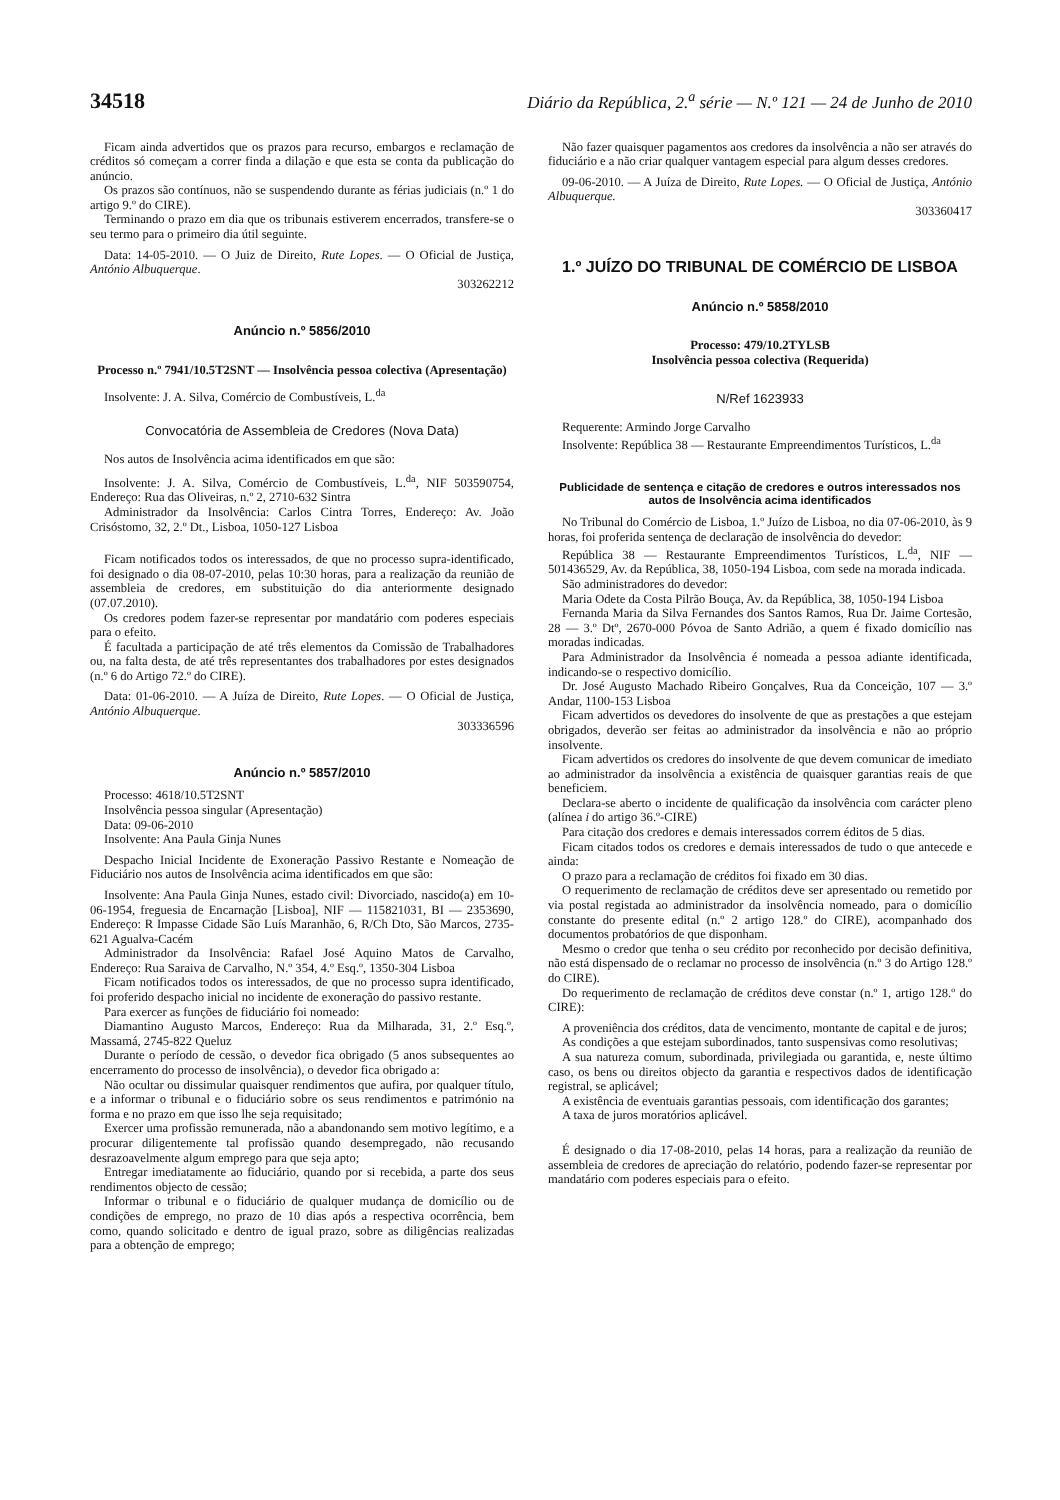34518 Diário da República, 2.<sup>a</sup> série — N.º 121 — 24 de Junho de 2010
Ficam ainda advertidos que os prazos para recurso, embargos e reclamação de créditos só começam a correr finda a dilação e que esta se conta da publicação do anúncio.
Os prazos são contínuos, não se suspendendo durante as férias judiciais (n.º 1 do artigo 9.º do CIRE).
Terminando o prazo em dia que os tribunais estiverem encerrados, transfere-se o seu termo para o primeiro dia útil seguinte.
Data: 14-05-2010. — O Juiz de Direito, Rute Lopes. — O Oficial de Justiça, António Albuquerque.
303262212
Anúncio n.º 5856/2010
Processo n.º 7941/10.5T2SNT — Insolvência pessoa colectiva (Apresentação)
Insolvente: J. A. Silva, Comércio de Combustíveis, L.<sup>da</sup>
Convocatória de Assembleia de Credores (Nova Data)
Nos autos de Insolvência acima identificados em que são:
Insolvente: J. A. Silva, Comércio de Combustíveis, L.<sup>da</sup>, NIF 503590754, Endereço: Rua das Oliveiras, n.º 2, 2710-632 Sintra
Administrador da Insolvência: Carlos Cintra Torres, Endereço: Av. João Crisóstomo, 32, 2.º Dt., Lisboa, 1050-127 Lisboa
Ficam notificados todos os interessados, de que no processo supra-identificado, foi designado o dia 08-07-2010, pelas 10:30 horas, para a realização da reunião de assembleia de credores, em substituição do dia anteriormente designado (07.07.2010).
Os credores podem fazer-se representar por mandatário com poderes especiais para o efeito.
É facultada a participação de até três elementos da Comissão de Trabalhadores ou, na falta desta, de até três representantes dos trabalhadores por estes designados (n.º 6 do Artigo 72.º do CIRE).
Data: 01-06-2010. — A Juíza de Direito, Rute Lopes. — O Oficial de Justiça, António Albuquerque.
303336596
Anúncio n.º 5857/2010
Processo: 4618/10.5T2SNT
Insolvência pessoa singular (Apresentação)
Data: 09-06-2010
Insolvente: Ana Paula Ginja Nunes
Despacho Inicial Incidente de Exoneração Passivo Restante e Nomeação de Fiduciário nos autos de Insolvência acima identificados em que são:
Insolvente: Ana Paula Ginja Nunes, estado civil: Divorciado, nascido(a) em 10-06-1954, freguesia de Encarnação [Lisboa], NIF — 115821031, BI — 2353690, Endereço: R Impasse Cidade São Luís Maranhão, 6, R/Ch Dto, São Marcos, 2735-621 Agualva-Cacém
Administrador da Insolvência: Rafael José Aquino Matos de Carvalho, Endereço: Rua Saraiva de Carvalho, N.º 354, 4.º Esq.º, 1350-304 Lisboa
Ficam notificados todos os interessados, de que no processo supra identificado, foi proferido despacho inicial no incidente de exoneração do passivo restante.
Para exercer as funções de fiduciário foi nomeado:
Diamantino Augusto Marcos, Endereço: Rua da Milharada, 31, 2.º Esq.º, Massamá, 2745-822 Queluz
Durante o período de cessão, o devedor fica obrigado (5 anos subsequentes ao encerramento do processo de insolvência), o devedor fica obrigado a:
Não ocultar ou dissimular quaisquer rendimentos que aufira, por qualquer título, e a informar o tribunal e o fiduciário sobre os seus rendimentos e património na forma e no prazo em que isso lhe seja requisitado;
Exercer uma profissão remunerada, não a abandonando sem motivo legítimo, e a procurar diligentemente tal profissão quando desempregado, não recusando desrazoavelmente algum emprego para que seja apto;
Entregar imediatamente ao fiduciário, quando por si recebida, a parte dos seus rendimentos objecto de cessão;
Informar o tribunal e o fiduciário de qualquer mudança de domicílio ou de condições de emprego, no prazo de 10 dias após a respectiva ocorrência, bem como, quando solicitado e dentro de igual prazo, sobre as diligências realizadas para a obtenção de emprego;
Não fazer quaisquer pagamentos aos credores da insolvência a não ser através do fiduciário e a não criar qualquer vantagem especial para algum desses credores.
09-06-2010. — A Juíza de Direito, Rute Lopes. — O Oficial de Justiça, António Albuquerque.
303360417
1.º JUÍZO DO TRIBUNAL DE COMÉRCIO DE LISBOA
Anúncio n.º 5858/2010
Processo: 479/10.2TYLSB
Insolvência pessoa colectiva (Requerida)
N/Ref 1623933
Requerente: Armindo Jorge Carvalho
Insolvente: República 38 — Restaurante Empreendimentos Turísticos, L.<sup>da</sup>
Publicidade de sentença e citação de credores e outros interessados nos autos de Insolvência acima identificados
No Tribunal do Comércio de Lisboa, 1.º Juízo de Lisboa, no dia 07-06-2010, às 9 horas, foi proferida sentença de declaração de insolvência do devedor:
República 38 — Restaurante Empreendimentos Turísticos, L.<sup>da</sup>, NIF — 501436529, Av. da República, 38, 1050-194 Lisboa, com sede na morada indicada.
São administradores do devedor:
Maria Odete da Costa Pilrão Bouça, Av. da República, 38, 1050-194 Lisboa
Fernanda Maria da Silva Fernandes dos Santos Ramos, Rua Dr. Jaime Cortesão, 28 — 3.º Dtº, 2670-000 Póvoa de Santo Adrião, a quem é fixado domicílio nas moradas indicadas.
Para Administrador da Insolvência é nomeada a pessoa adiante identificada, indicando-se o respectivo domicílio.
Dr. José Augusto Machado Ribeiro Gonçalves, Rua da Conceição, 107 — 3.º Andar, 1100-153 Lisboa
Ficam advertidos os devedores do insolvente de que as prestações a que estejam obrigados, deverão ser feitas ao administrador da insolvência e não ao próprio insolvente.
Ficam advertidos os credores do insolvente de que devem comunicar de imediato ao administrador da insolvência a existência de quaisquer garantias reais de que beneficiem.
Declara-se aberto o incidente de qualificação da insolvência com carácter pleno (alínea i do artigo 36.º-CIRE)
Para citação dos credores e demais interessados correm éditos de 5 dias.
Ficam citados todos os credores e demais interessados de tudo o que antecede e ainda:
O prazo para a reclamação de créditos foi fixado em 30 dias.
O requerimento de reclamação de créditos deve ser apresentado ou remetido por via postal registada ao administrador da insolvência nomeado, para o domicílio constante do presente edital (n.º 2 artigo 128.º do CIRE), acompanhado dos documentos probatórios de que disponham.
Mesmo o credor que tenha o seu crédito por reconhecido por decisão definitiva, não está dispensado de o reclamar no processo de insolvência (n.º 3 do Artigo 128.º do CIRE).
Do requerimento de reclamação de créditos deve constar (n.º 1, artigo 128.º do CIRE):
A proveniência dos créditos, data de vencimento, montante de capital e de juros;
As condições a que estejam subordinados, tanto suspensivas como resolutivas;
A sua natureza comum, subordinada, privilegiada ou garantida, e, neste último caso, os bens ou direitos objecto da garantia e respectivos dados de identificação registral, se aplicável;
A existência de eventuais garantias pessoais, com identificação dos garantes;
A taxa de juros moratórios aplicável.
É designado o dia 17-08-2010, pelas 14 horas, para a realização da reunião de assembleia de credores de apreciação do relatório, podendo fazer-se representar por mandatário com poderes especiais para o efeito.